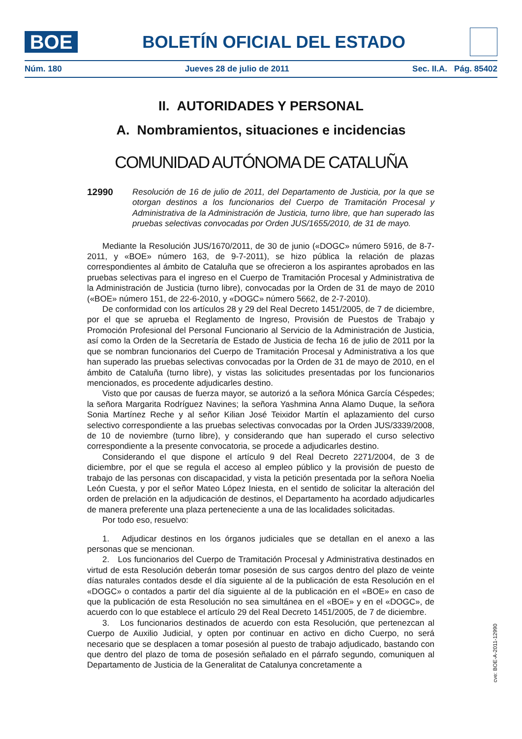BOE
BOLETÍN OFICIAL DEL ESTADO
Núm. 180 Jueves 28 de julio de 2011 Sec. II.A. Pág. 85402
II. AUTORIDADES Y PERSONAL
A. Nombramientos, situaciones e incidencias
COMUNIDAD AUTÓNOMA DE CATALUÑA
12990 Resolución de 16 de julio de 2011, del Departamento de Justicia, por la que se otorgan destinos a los funcionarios del Cuerpo de Tramitación Procesal y Administrativa de la Administración de Justicia, turno libre, que han superado las pruebas selectivas convocadas por Orden JUS/1655/2010, de 31 de mayo.
Mediante la Resolución JUS/1670/2011, de 30 de junio («DOGC» número 5916, de 8-7-2011, y «BOE» número 163, de 9-7-2011), se hizo pública la relación de plazas correspondientes al ámbito de Cataluña que se ofrecieron a los aspirantes aprobados en las pruebas selectivas para el ingreso en el Cuerpo de Tramitación Procesal y Administrativa de la Administración de Justicia (turno libre), convocadas por la Orden de 31 de mayo de 2010 («BOE» número 151, de 22-6-2010, y «DOGC» número 5662, de 2-7-2010).
De conformidad con los artículos 28 y 29 del Real Decreto 1451/2005, de 7 de diciembre, por el que se aprueba el Reglamento de Ingreso, Provisión de Puestos de Trabajo y Promoción Profesional del Personal Funcionario al Servicio de la Administración de Justicia, así como la Orden de la Secretaría de Estado de Justicia de fecha 16 de julio de 2011 por la que se nombran funcionarios del Cuerpo de Tramitación Procesal y Administrativa a los que han superado las pruebas selectivas convocadas por la Orden de 31 de mayo de 2010, en el ámbito de Cataluña (turno libre), y vistas las solicitudes presentadas por los funcionarios mencionados, es procedente adjudicarles destino.
Visto que por causas de fuerza mayor, se autorizó a la señora Mónica García Céspedes; la señora Margarita Rodríguez Navines; la señora Yashmina Anna Alamo Duque, la señora Sonia Martínez Reche y al señor Kilian José Teixidor Martín el aplazamiento del curso selectivo correspondiente a las pruebas selectivas convocadas por la Orden JUS/3339/2008, de 10 de noviembre (turno libre), y considerando que han superado el curso selectivo correspondiente a la presente convocatoria, se procede a adjudicarles destino.
Considerando el que dispone el artículo 9 del Real Decreto 2271/2004, de 3 de diciembre, por el que se regula el acceso al empleo público y la provisión de puesto de trabajo de las personas con discapacidad, y vista la petición presentada por la señora Noelia León Cuesta, y por el señor Mateo López Iniesta, en el sentido de solicitar la alteración del orden de prelación en la adjudicación de destinos, el Departamento ha acordado adjudicarles de manera preferente una plaza perteneciente a una de las localidades solicitadas.
Por todo eso, resuelvo:
1. Adjudicar destinos en los órganos judiciales que se detallan en el anexo a las personas que se mencionan.
2. Los funcionarios del Cuerpo de Tramitación Procesal y Administrativa destinados en virtud de esta Resolución deberán tomar posesión de sus cargos dentro del plazo de veinte días naturales contados desde el día siguiente al de la publicación de esta Resolución en el «DOGC» o contados a partir del día siguiente al de la publicación en el «BOE» en caso de que la publicación de esta Resolución no sea simultánea en el «BOE» y en el «DOGC», de acuerdo con lo que establece el artículo 29 del Real Decreto 1451/2005, de 7 de diciembre.
3. Los funcionarios destinados de acuerdo con esta Resolución, que pertenezcan al Cuerpo de Auxilio Judicial, y opten por continuar en activo en dicho Cuerpo, no será necesario que se desplacen a tomar posesión al puesto de trabajo adjudicado, bastando con que dentro del plazo de toma de posesión señalado en el párrafo segundo, comuniquen al Departamento de Justicia de la Generalitat de Catalunya concretamente a
cve: BOE-A-2011-12990